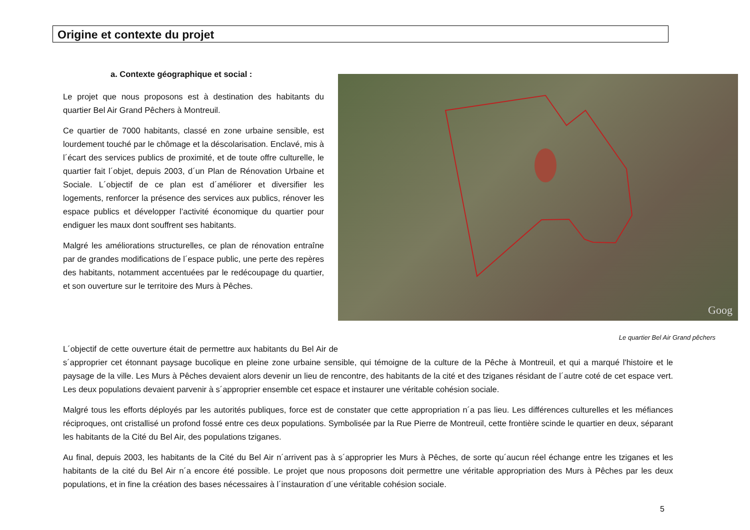Origine et contexte du projet
Goog
Le quartier Bel Air Grand pêchers
a. Contexte géographique et social :
Le projet que nous proposons est à destination des habitants du quartier Bel Air Grand Pêchers à Montreuil.
Ce quartier de 7000 habitants, classé en zone urbaine sensible, est lourdement touché par le chômage et la déscolarisation. Enclavé, mis à l´écart des services publics de proximité, et de toute offre culturelle, le quartier fait l´objet, depuis 2003, d´un Plan de Rénovation Urbaine et Sociale. L´objectif de ce plan est d´améliorer et diversifier les logements, renforcer la présence des services aux publics, rénover les espace publics et développer l’activité économique du quartier pour endiguer les maux dont souffrent ses habitants.
Malgré les améliorations structurelles, ce plan de rénovation entraîne par de grandes modifications de l´espace public, une perte des repères des habitants, notamment accentuées par le redécoupage du quartier, et son ouverture sur le territoire des Murs à Pêches.
L´objectif de cette ouverture était de permettre aux habitants du Bel Air de s´approprier cet étonnant paysage bucolique en pleine zone urbaine sensible, qui témoigne de la culture de la Pêche à Montreuil, et qui a marqué l'histoire et le paysage de la ville. Les Murs à Pêches devaient alors devenir un lieu de rencontre, des habitants de la cité et des tziganes résidant de l´autre coté de cet espace vert. Les deux populations devaient parvenir à s´approprier ensemble cet espace et instaurer une véritable cohésion sociale.
Malgré tous les efforts déployés par les autorités publiques, force est de constater que cette appropriation n´a pas lieu. Les différences culturelles et les méfiances réciproques, ont cristallisé un profond fossé entre ces deux populations. Symbolisée par la Rue Pierre de Montreuil, cette frontière scinde le quartier en deux, séparant les habitants de la Cité du Bel Air, des populations tziganes.
Au final, depuis 2003, les habitants de la Cité du Bel Air n´arrivent pas à s´approprier les Murs à Pêches, de sorte qu´aucun réel échange entre les tziganes et les habitants de la cité du Bel Air n´a encore été possible. Le projet que nous proposons doit permettre une véritable appropriation des Murs à Pêches par les deux populations, et in fine la création des bases nécessaires à l´instauration d´une véritable cohésion sociale.
5